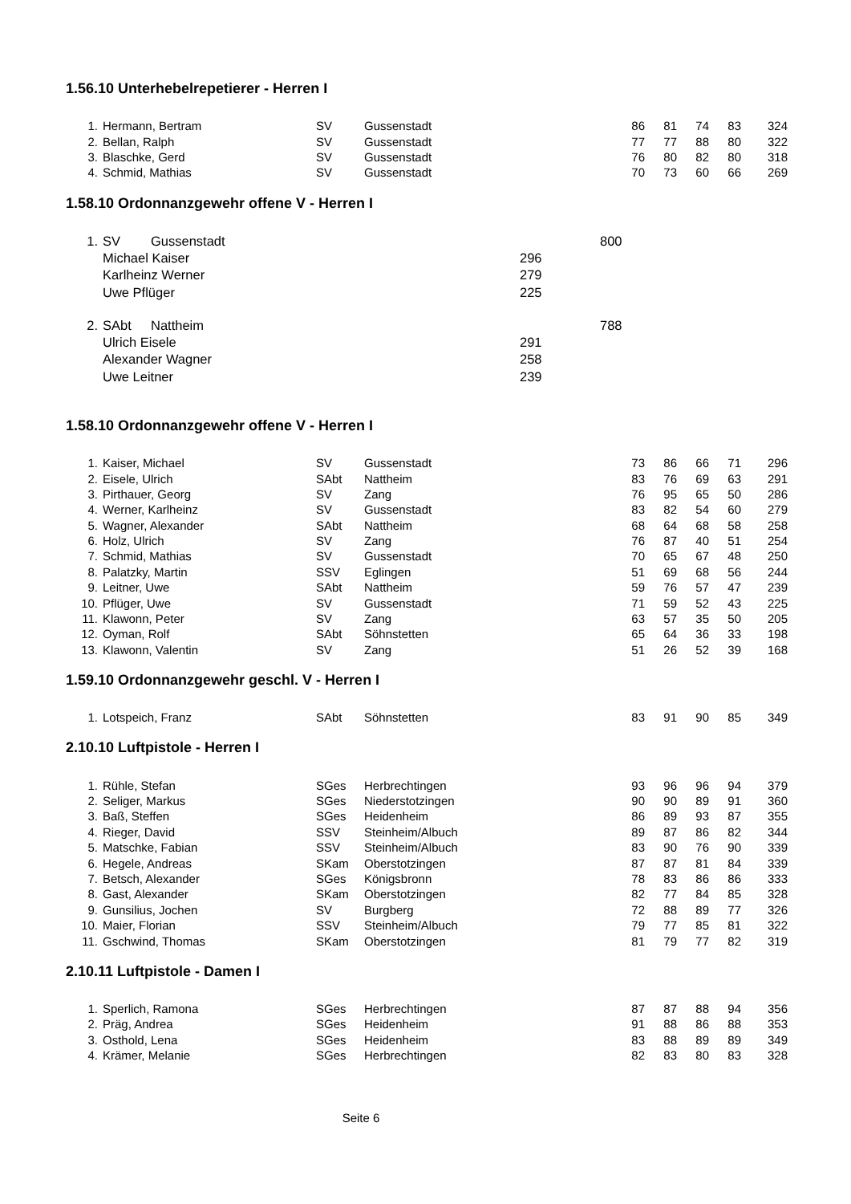1.56.10 Unterhebelrepetierer - Herren I
| 1. | Hermann, Bertram | SV | Gussenstadt | 86 | 81 | 74 | 83 | 324 |
| 2. | Bellan, Ralph | SV | Gussenstadt | 77 | 77 | 88 | 80 | 322 |
| 3. | Blaschke, Gerd | SV | Gussenstadt | 76 | 80 | 82 | 80 | 318 |
| 4. | Schmid, Mathias | SV | Gussenstadt | 70 | 73 | 60 | 66 | 269 |
1.58.10 Ordonnanzgewehr offene V - Herren I
| 1. | SV | Gussenstadt | | 800 |
| | Michael Kaiser | | 296 | |
| | Karlheinz Werner | | 279 | |
| | Uwe Pflüger | | 225 | |
| 2. | SAbt | Nattheim | | 788 |
| | Ulrich Eisele | | 291 | |
| | Alexander Wagner | | 258 | |
| | Uwe Leitner | | 239 | |
1.58.10 Ordonnanzgewehr offene V - Herren I
| 1. | Kaiser, Michael | SV | Gussenstadt | 73 | 86 | 66 | 71 | 296 |
| 2. | Eisele, Ulrich | SAbt | Nattheim | 83 | 76 | 69 | 63 | 291 |
| 3. | Pirthauer, Georg | SV | Zang | 76 | 95 | 65 | 50 | 286 |
| 4. | Werner, Karlheinz | SV | Gussenstadt | 83 | 82 | 54 | 60 | 279 |
| 5. | Wagner, Alexander | SAbt | Nattheim | 68 | 64 | 68 | 58 | 258 |
| 6. | Holz, Ulrich | SV | Zang | 76 | 87 | 40 | 51 | 254 |
| 7. | Schmid, Mathias | SV | Gussenstadt | 70 | 65 | 67 | 48 | 250 |
| 8. | Palatzky, Martin | SSV | Eglingen | 51 | 69 | 68 | 56 | 244 |
| 9. | Leitner, Uwe | SAbt | Nattheim | 59 | 76 | 57 | 47 | 239 |
| 10. | Pflüger, Uwe | SV | Gussenstadt | 71 | 59 | 52 | 43 | 225 |
| 11. | Klawonn, Peter | SV | Zang | 63 | 57 | 35 | 50 | 205 |
| 12. | Oyman, Rolf | SAbt | Söhnstetten | 65 | 64 | 36 | 33 | 198 |
| 13. | Klawonn, Valentin | SV | Zang | 51 | 26 | 52 | 39 | 168 |
1.59.10 Ordonnanzgewehr geschl. V - Herren I
| 1. | Lotspeich, Franz | SAbt | Söhnstetten | 83 | 91 | 90 | 85 | 349 |
2.10.10 Luftpistole - Herren I
| 1. | Rühle, Stefan | SGes | Herbrechtingen | 93 | 96 | 96 | 94 | 379 |
| 2. | Seliger, Markus | SGes | Niederstotzingen | 90 | 90 | 89 | 91 | 360 |
| 3. | Baß, Steffen | SGes | Heidenheim | 86 | 89 | 93 | 87 | 355 |
| 4. | Rieger, David | SSV | Steinheim/Albuch | 89 | 87 | 86 | 82 | 344 |
| 5. | Matschke, Fabian | SSV | Steinheim/Albuch | 83 | 90 | 76 | 90 | 339 |
| 6. | Hegele, Andreas | SKam | Oberstotzingen | 87 | 87 | 81 | 84 | 339 |
| 7. | Betsch, Alexander | SGes | Königsbronn | 78 | 83 | 86 | 86 | 333 |
| 8. | Gast, Alexander | SKam | Oberstotzingen | 82 | 77 | 84 | 85 | 328 |
| 9. | Gunsilius, Jochen | SV | Burgberg | 72 | 88 | 89 | 77 | 326 |
| 10. | Maier, Florian | SSV | Steinheim/Albuch | 79 | 77 | 85 | 81 | 322 |
| 11. | Gschwind, Thomas | SKam | Oberstotzingen | 81 | 79 | 77 | 82 | 319 |
2.10.11 Luftpistole - Damen I
| 1. | Sperlich, Ramona | SGes | Herbrechtingen | 87 | 87 | 88 | 94 | 356 |
| 2. | Präg, Andrea | SGes | Heidenheim | 91 | 88 | 86 | 88 | 353 |
| 3. | Osthold, Lena | SGes | Heidenheim | 83 | 88 | 89 | 89 | 349 |
| 4. | Krämer, Melanie | SGes | Herbrechtingen | 82 | 83 | 80 | 83 | 328 |
Seite 6